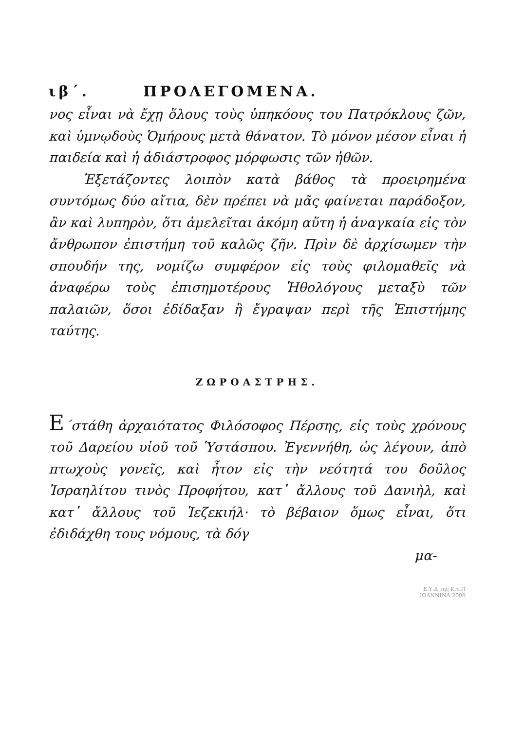ιβ΄. ΠΡΟΛΕΓΟΜΕΝΑ.
νος εἶναι νὰ ἔχῃ ὅλους τοὺς ὑπηκόους του Πατρόκλους ζῶν, καὶ ὑμνῳδοὺς Ὁμήρους μετὰ θάνατον. Τὸ μόνον μέσον εἶναι ἡ παιδεία καὶ ἡ ἀδιάστροφος μόρφωσις τῶν ἠθῶν.
Ἐξετάζοντες λοιπὸν κατὰ βάθος τὰ προειρημένα συντόμως δύο αἴτια, δὲν πρέπει νὰ μᾶς φαίνεται παράδοξον, ἂν καὶ λυπηρὸν, ὅτι ἀμελεῖται ἀκόμη αὕτη ἡ ἀναγκαία εἰς τὸν ἄνθρωπον ἐπιστήμη τοῦ καλῶς ζῆν. Πρὶν δὲ ἀρχίσωμεν τὴν σπουδήν της, νομίζω συμφέρον εἰς τοὺς φιλομαθεῖς νὰ ἀναφέρω τοὺς ἐπισημοτέρους Ἠθολόγους μεταξὺ τῶν παλαιῶν, ὅσοι ἐδίδαξαν ἢ ἔγραψαν περὶ τῆς Ἐπιστήμης ταύτης.
ΖΩΡΟΑΣΤΡΗΣ.
Ε΄στάθη ἀρχαιότατος Φιλόσοφος Πέρσης, εἰς τοὺς χρόνους τοῦ Δαρείου υἱοῦ τοῦ Ὑστάσπου. Ἐγεννήθη, ὡς λέγουν, ἀπὸ πτωχοὺς γονεῖς, καὶ ἦτον εἰς τὴν νεότητά του δοῦλος Ἰσραηλίτου τινὸς Προφήτου, κατ᾽ ἄλλους τοῦ Δανιὴλ, καὶ κατ᾽ ἄλλους τοῦ Ἰεζεκιήλ· τὸ βέβαιον ὅμως εἶναι, ὅτι ἐδιδάχθη τους νόμους, τὰ δόγ
μα-
Ε.Υ.Δ της Κ.τ.Π
ΙΩΑΝΝΙΝΑ 2008